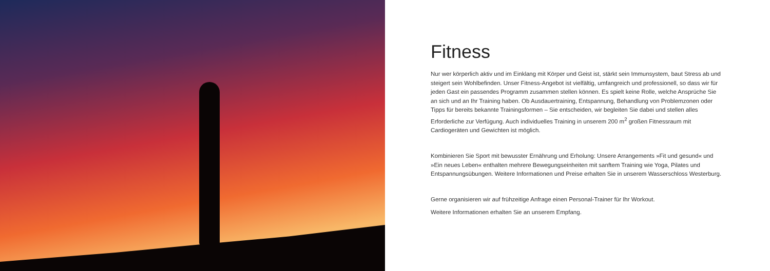Fitness
Nur wer körperlich aktiv und im Einklang mit Körper und Geist ist, stärkt sein Immunsystem, baut Stress ab und steigert sein Wohlbefinden. Unser Fitness-Angebot ist vielfältig, umfangreich und professionell, so dass wir für jeden Gast ein passendes Programm zusammen stellen können. Es spielt keine Rolle, welche Ansprüche Sie an sich und an Ihr Training haben. Ob Ausdauertraining, Entspannung, Behandlung von Problemzonen oder Tipps für bereits bekannte Trainingsformen – Sie entscheiden, wir begleiten Sie dabei und stellen alles Erforderliche zur Verfügung. Auch individuelles Training in unserem 200 m<sup>2</sup> großen Fitnessraum mit Cardiogeräten und Gewichten ist möglich.
Kombinieren Sie Sport mit bewusster Ernährung und Erholung: Unsere Arrangements »Fit und gesund« und »Ein neues Leben« enthalten mehrere Bewegungseinheiten mit sanftem Training wie Yoga, Pilates und Entspannungsübungen. Weitere Informationen und Preise erhalten Sie in unserem Wasserschloss Westerburg.
Gerne organisieren wir auf frühzeitige Anfrage einen Personal-Trainer für Ihr Workout.
Weitere Informationen erhalten Sie an unserem Empfang.